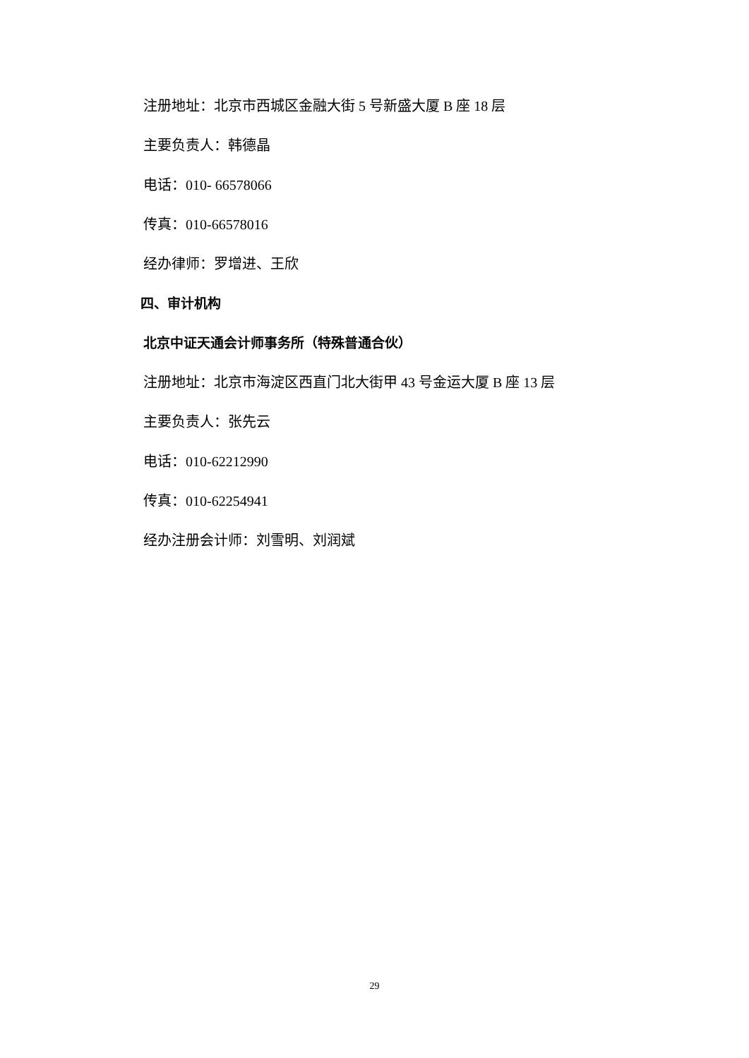注册地址：北京市西城区金融大街 5 号新盛大厦 B 座 18 层
主要负责人：韩德晶
电话：010- 66578066
传真：010-66578016
经办律师：罗增进、王欣
四、审计机构
北京中证天通会计师事务所（特殊普通合伙）
注册地址：北京市海淀区西直门北大街甲 43 号金运大厦 B 座 13 层
主要负责人：张先云
电话：010-62212990
传真：010-62254941
经办注册会计师：刘雪明、刘润斌
29